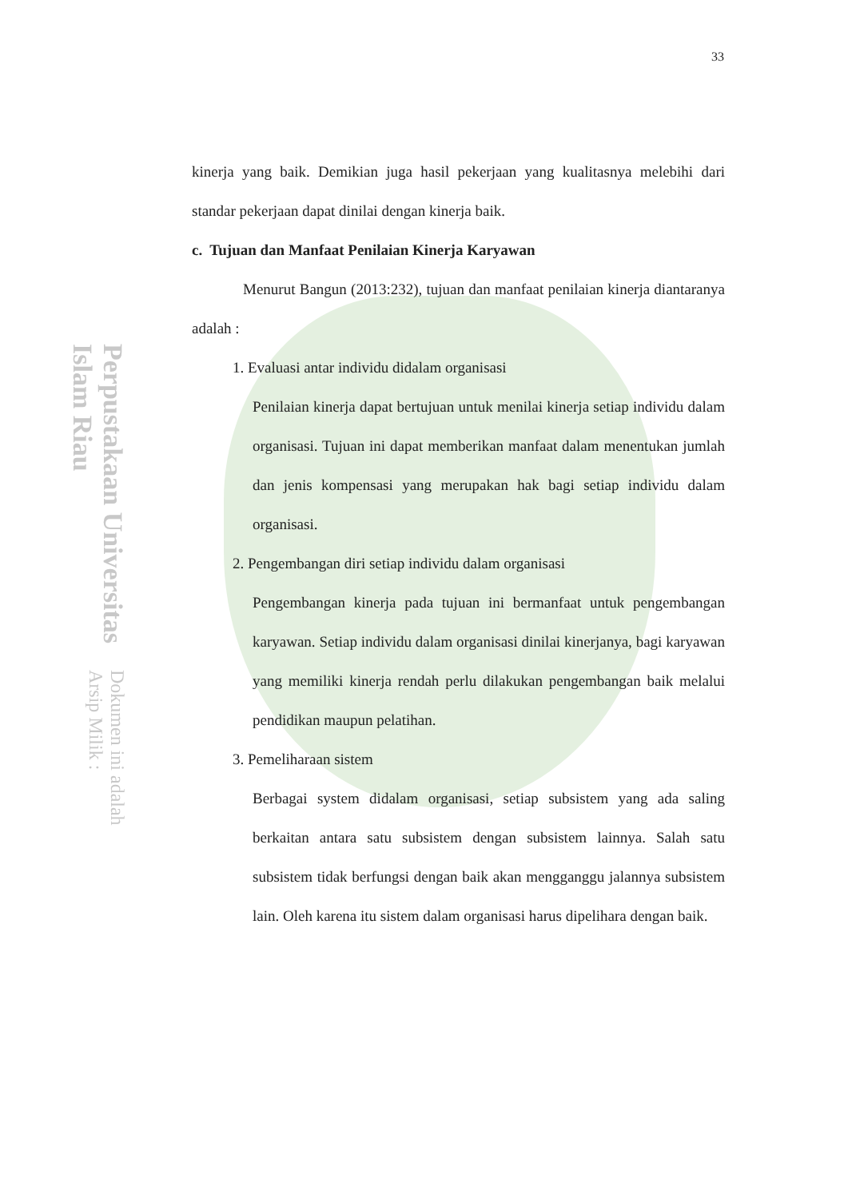Perpustakaan Universitas Islam Riau Dokumen ini adalah Arsip Milik :
33
kinerja yang baik. Demikian juga hasil pekerjaan yang kualitasnya melebihi dari standar pekerjaan dapat dinilai dengan kinerja baik.
c. Tujuan dan Manfaat Penilaian Kinerja Karyawan
Menurut Bangun (2013:232), tujuan dan manfaat penilaian kinerja diantaranya adalah :
1. Evaluasi antar individu didalam organisasi
Penilaian kinerja dapat bertujuan untuk menilai kinerja setiap individu dalam organisasi. Tujuan ini dapat memberikan manfaat dalam menentukan jumlah dan jenis kompensasi yang merupakan hak bagi setiap individu dalam organisasi.
2. Pengembangan diri setiap individu dalam organisasi
Pengembangan kinerja pada tujuan ini bermanfaat untuk pengembangan karyawan. Setiap individu dalam organisasi dinilai kinerjanya, bagi karyawan yang memiliki kinerja rendah perlu dilakukan pengembangan baik melalui pendidikan maupun pelatihan.
3. Pemeliharaan sistem
Berbagai system didalam organisasi, setiap subsistem yang ada saling berkaitan antara satu subsistem dengan subsistem lainnya. Salah satu subsistem tidak berfungsi dengan baik akan mengganggu jalannya subsistem lain. Oleh karena itu sistem dalam organisasi harus dipelihara dengan baik.